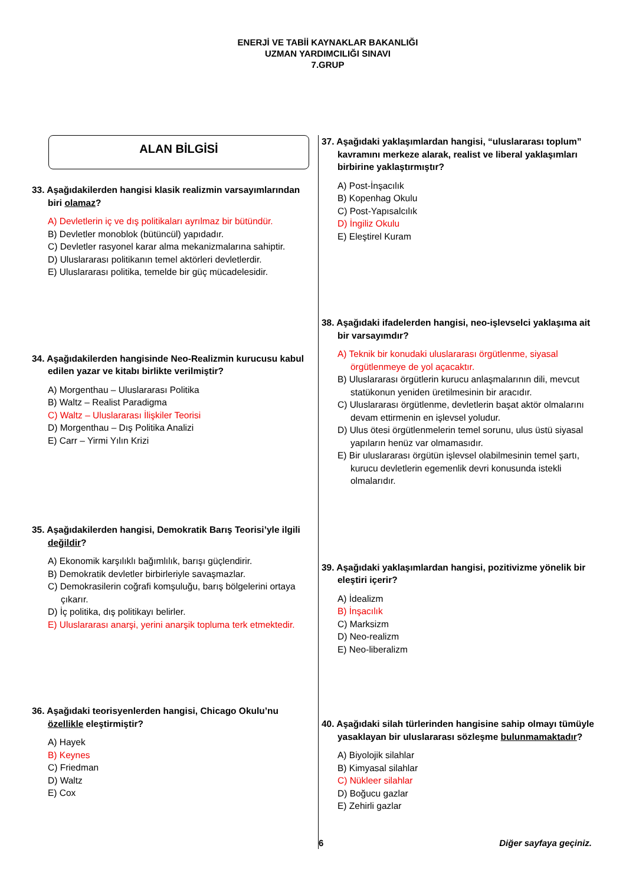ENERJİ VE TABİİ KAYNAKLAR BAKANLIĞI
UZMAN YARDIMCILIĞI SINAVI
7.GRUP
ALAN BİLGİSİ
33. Aşağıdakilerden hangisi klasik realizmin varsayımlarından biri olamaz?
A) Devletlerin iç ve dış politikaları ayrılmaz bir bütündür.
B) Devletler monoblok (bütüncül) yapıdadır.
C) Devletler rasyonel karar alma mekanizmalarına sahiptir.
D) Uluslararası politikanın temel aktörleri devletlerdir.
E) Uluslararası politika, temelde bir güç mücadelesidir.
34. Aşağıdakilerden hangisinde Neo-Realizmin kurucusu kabul edilen yazar ve kitabı birlikte verilmiştir?
A) Morgenthau – Uluslararası Politika
B) Waltz – Realist Paradigma
C) Waltz – Uluslararası İlişkiler Teorisi
D) Morgenthau – Dış Politika Analizi
E) Carr – Yirmi Yılın Krizi
35. Aşağıdakilerden hangisi, Demokratik Barış Teorisi’yle ilgili değildir?
A) Ekonomik karşılıklı bağımlılık, barışı güçlendirir.
B) Demokratik devletler birbirleriyle savaşmazlar.
C) Demokrasilerin coğrafi komşuluğu, barış bölgelerini ortaya çıkarır.
D) İç politika, dış politikayı belirler.
E) Uluslararası anarşi, yerini anarşik topluma terk etmektedir.
36. Aşağıdaki teorisyenlerden hangisi, Chicago Okulu’nu özellikle eleştirmiştir?
A) Hayek
B) Keynes
C) Friedman
D) Waltz
E) Cox
37. Aşağıdaki yaklaşımlardan hangisi, “uluslararası toplum” kavramını merkeze alarak, realist ve liberal yaklaşımları birbirine yaklaştırmıştır?
A) Post-İnşacılık
B) Kopenhag Okulu
C) Post-Yapısalcılık
D) İngiliz Okulu
E) Eleştirel Kuram
38. Aşağıdaki ifadelerden hangisi, neo-işlevselci yaklaşıma ait bir varsayımdır?
A) Teknik bir konudaki uluslararası örgütlenme, siyasal örgütlenmeye de yol açacaktır.
B) Uluslararası örgütlerin kurucu anlaşmalarının dili, mevcut statükonun yeniden üretilmesinin bir aracıdır.
C) Uluslararası örgütlenme, devletlerin başat aktör olmalarını devam ettirmenin en işlevsel yoludur.
D) Ulus ötesi örgütlenmelerin temel sorunu, ulus üstü siyasal yapıların henüz var olmamasıdır.
E) Bir uluslararası örgütün işlevsel olabilmesinin temel şartı, kurucu devletlerin egemenlik devri konusunda istekli olmalarıdır.
39. Aşağıdaki yaklaşımlardan hangisi, pozitivizme yönelik bir eleştiri içerir?
A) İdealizm
B) İnşacılık
C) Marksizm
D) Neo-realizm
E) Neo-liberalizm
40. Aşağıdaki silah türlerinden hangisine sahip olmayı tümüyle yasaklayan bir uluslararası sözleşme bulunmamaktadır?
A) Biyolojik silahlar
B) Kimyasal silahlar
C) Nükleer silahlar
D) Boğucu gazlar
E) Zehirli gazlar
6 Diğer sayfaya geçiniz.